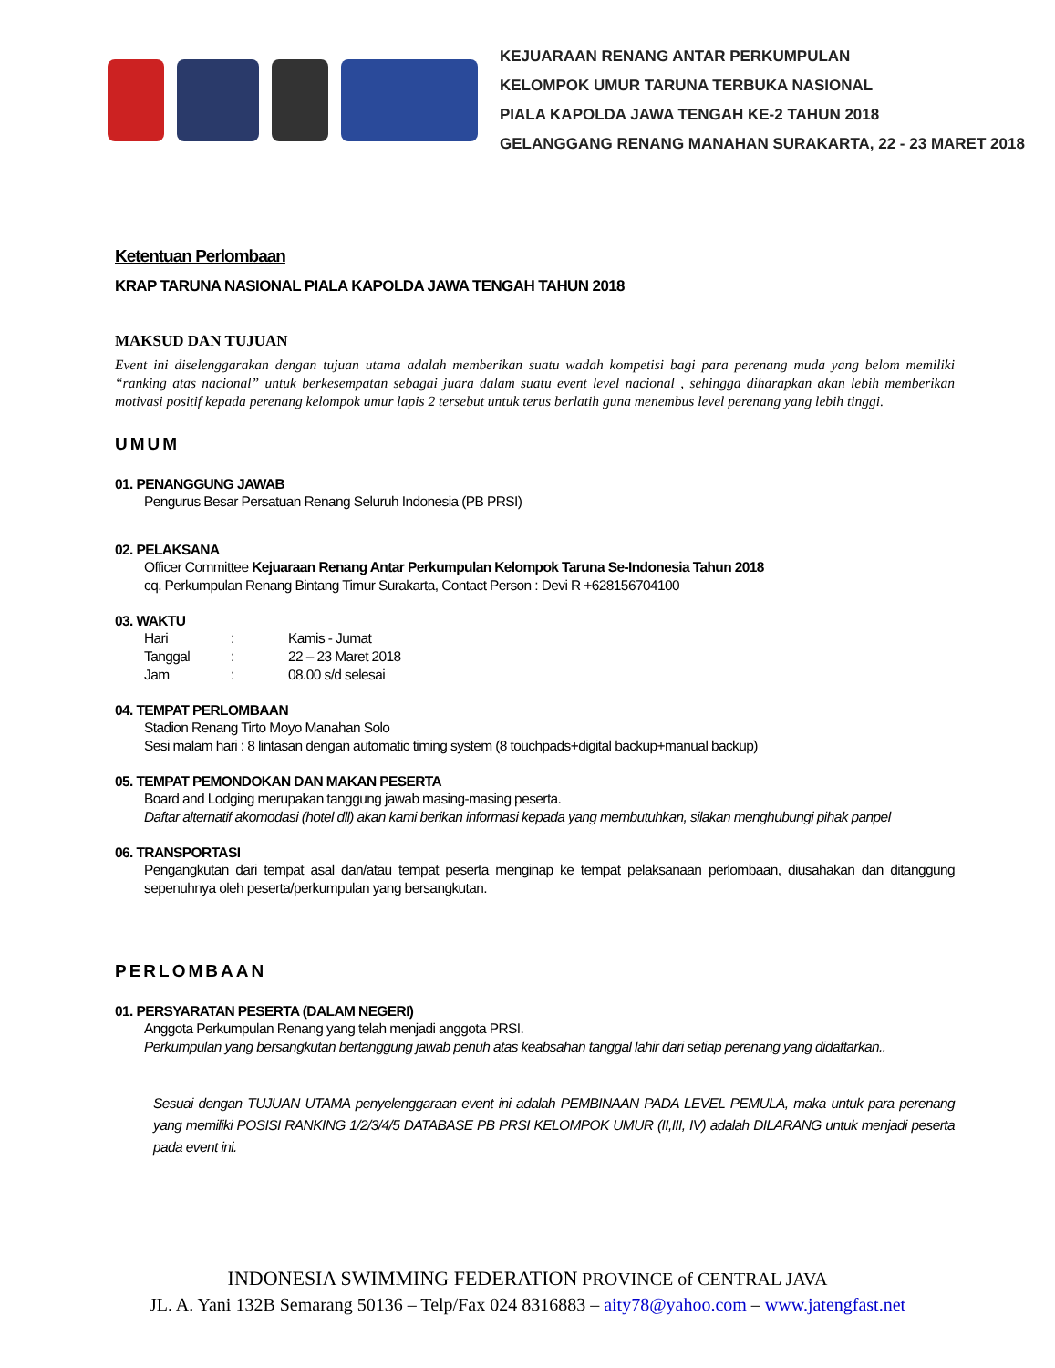KEJUARAAN RENANG ANTAR PERKUMPULAN
KELOMPOK UMUR TARUNA TERBUKA NASIONAL
PIALA KAPOLDA JAWA TENGAH KE-2 TAHUN 2018
GELANGGANG RENANG MANAHAN SURAKARTA, 22 - 23 MARET 2018
Ketentuan Perlombaan
KRAP TARUNA NASIONAL PIALA KAPOLDA JAWA TENGAH TAHUN 2018
MAKSUD DAN TUJUAN
Event ini diselenggarakan dengan tujuan utama adalah memberikan suatu wadah kompetisi bagi para perenang muda yang belom memiliki “ranking atas nacional” untuk berkesempatan sebagai juara dalam suatu event level nacional , sehingga diharapkan akan lebih memberikan motivasi positif kepada perenang kelompok umur lapis 2 tersebut untuk terus berlatih guna menembus level perenang yang lebih tinggi.
UMUM
01. PENANGGUNG JAWAB
Pengurus Besar Persatuan Renang Seluruh Indonesia (PB PRSI)
02. PELAKSANA
Officer Committee Kejuaraan Renang Antar Perkumpulan Kelompok Taruna Se-Indonesia Tahun 2018
cq. Perkumpulan Renang Bintang Timur Surakarta, Contact Person : Devi R +628156704100
03. WAKTU
| Hari | : | Kamis - Jumat |
| Tanggal | : | 22 – 23 Maret 2018 |
| Jam | : | 08.00 s/d selesai |
04. TEMPAT PERLOMBAAN
Stadion Renang Tirto Moyo Manahan Solo
Sesi malam hari : 8 lintasan dengan automatic timing system (8 touchpads+digital backup+manual backup)
05. TEMPAT PEMONDOKAN DAN MAKAN PESERTA
Board and Lodging merupakan tanggung jawab masing-masing peserta.
Daftar alternatif akomodasi (hotel dll) akan kami berikan informasi kepada yang membutuhkan, silakan menghubungi pihak panpel
06. TRANSPORTASI
Pengangkutan dari tempat asal dan/atau tempat peserta menginap ke tempat pelaksanaan perlombaan, diusahakan dan ditanggung sepenuhnya oleh peserta/perkumpulan yang bersangkutan.
PERLOMBAAN
01. PERSYARATAN PESERTA (DALAM NEGERI)
Anggota Perkumpulan Renang yang telah menjadi anggota PRSI.
Perkumpulan yang bersangkutan bertanggung jawab penuh atas keabsahan tanggal lahir dari setiap perenang yang didaftarkan..
Sesuai dengan TUJUAN UTAMA penyelenggaraan event ini adalah PEMBINAAN PADA LEVEL PEMULA, maka untuk para perenang yang memiliki POSISI RANKING 1/2/3/4/5 DATABASE PB PRSI KELOMPOK UMUR (II,III, IV) adalah DILARANG untuk menjadi peserta pada event ini.
INDONESIA SWIMMING FEDERATION PROVINCE of CENTRAL JAVA
JL. A. Yani 132B Semarang 50136 – Telp/Fax 024 8316883 – aity78@yahoo.com – www.jatengfast.net